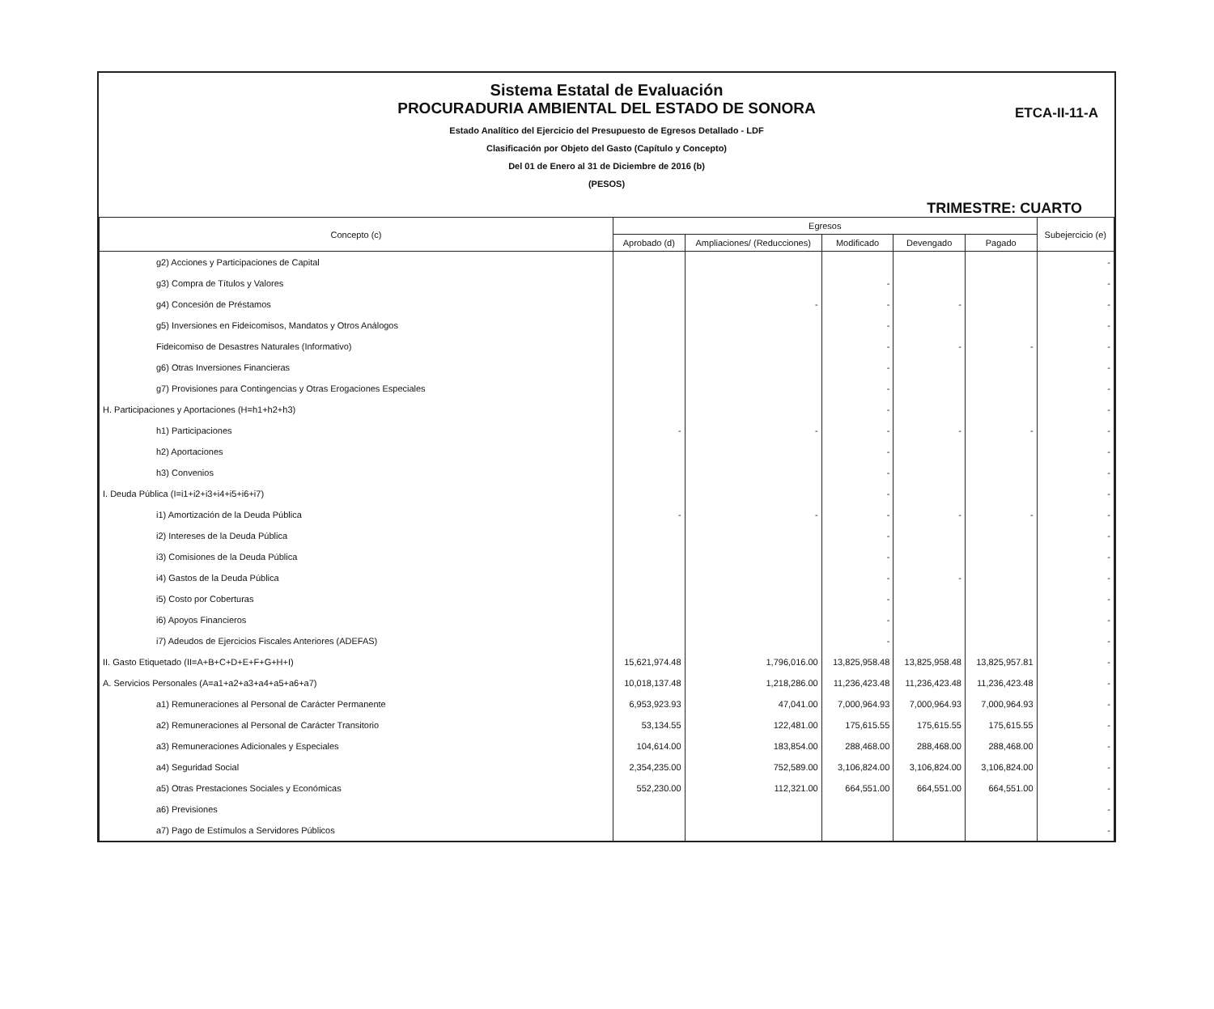Sistema Estatal de Evaluación
PROCURADURIA AMBIENTAL DEL ESTADO DE SONORA
ETCA-II-11-A
Estado Analítico del Ejercicio del Presupuesto de Egresos Detallado - LDF
Clasificación por Objeto del Gasto (Capítulo y Concepto)
Del 01 de Enero al 31 de Diciembre de 2016 (b)
(PESOS)
TRIMESTRE: CUARTO
| Concepto (c) | Egresos | | | | | Subejercicio (e) |
| --- | --- | --- | --- | --- | --- | --- |
| | Aprobado (d) | Ampliaciones/ (Reducciones) | Modificado | Devengado | Pagado | |
| g2) Acciones y Participaciones de Capital | | | | | | - |
| g3) Compra de Títulos y Valores | | | - | | | - |
| g4) Concesión de Préstamos | | - | - | - | | - |
| g5) Inversiones en Fideicomisos, Mandatos y Otros Análogos | | | - | | | - |
| Fideicomiso de Desastres Naturales (Informativo) | | | - | - | - | - |
| g6) Otras Inversiones Financieras | | | - | | | - |
| g7) Provisiones para Contingencias y Otras Erogaciones Especiales | | | - | | | - |
| H. Participaciones y Aportaciones (H=h1+h2+h3) | | | - | | | - |
| h1) Participaciones | - | - | - | - | - | - |
| h2) Aportaciones | | | - | | | - |
| h3) Convenios | | | - | | | - |
| I. Deuda Pública (I=i1+i2+i3+i4+i5+i6+i7) | | | - | | | - |
| i1) Amortización de la Deuda Pública | - | - | - | - | - | - |
| i2) Intereses de la Deuda Pública | | | - | | | - |
| i3) Comisiones de la Deuda Pública | | | - | | | - |
| i4) Gastos de la Deuda Pública | | | - | - | | - |
| i5) Costo por Coberturas | | | - | | | - |
| i6) Apoyos Financieros | | | - | | | - |
| i7) Adeudos de Ejercicios Fiscales Anteriores (ADEFAS) | | | - | | | - |
| II. Gasto Etiquetado (II=A+B+C+D+E+F+G+H+I) | 15,621,974.48 | 1,796,016.00 | 13,825,958.48 | 13,825,958.48 | 13,825,957.81 | - |
| A. Servicios Personales (A=a1+a2+a3+a4+a5+a6+a7) | 10,018,137.48 | 1,218,286.00 | 11,236,423.48 | 11,236,423.48 | 11,236,423.48 | - |
| a1) Remuneraciones al Personal de Carácter Permanente | 6,953,923.93 | 47,041.00 | 7,000,964.93 | 7,000,964.93 | 7,000,964.93 | - |
| a2) Remuneraciones al Personal de Carácter Transitorio | 53,134.55 | 122,481.00 | 175,615.55 | 175,615.55 | 175,615.55 | - |
| a3) Remuneraciones Adicionales y Especiales | 104,614.00 | 183,854.00 | 288,468.00 | 288,468.00 | 288,468.00 | - |
| a4) Seguridad Social | 2,354,235.00 | 752,589.00 | 3,106,824.00 | 3,106,824.00 | 3,106,824.00 | - |
| a5) Otras Prestaciones Sociales y Económicas | 552,230.00 | 112,321.00 | 664,551.00 | 664,551.00 | 664,551.00 | - |
| a6) Previsiones | | | | | | - |
| a7) Pago de Estímulos a Servidores Públicos | | | | | | - |